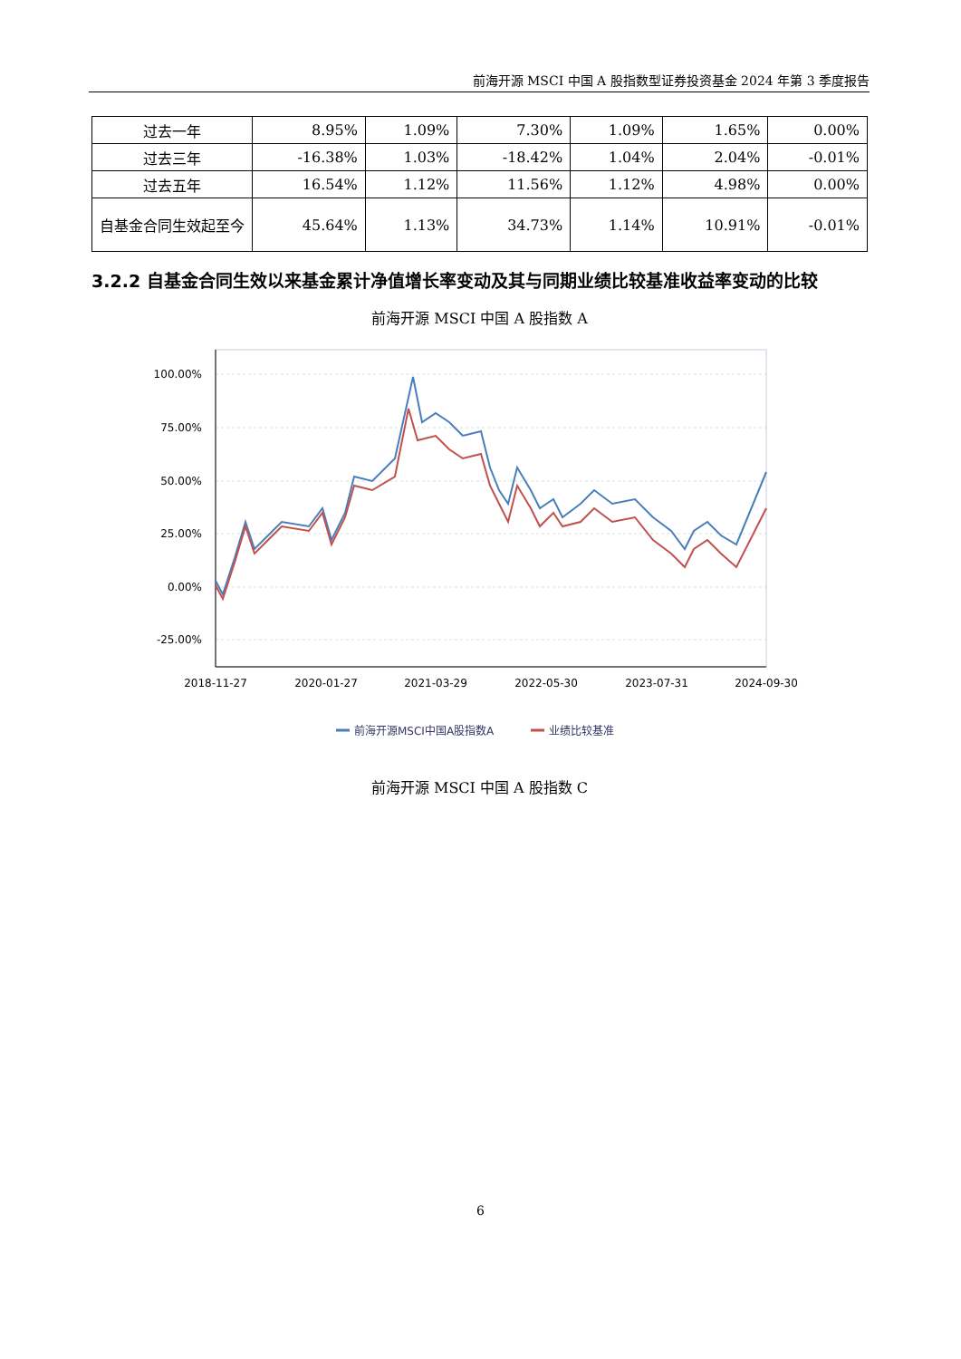前海开源 MSCI 中国 A 股指数型证券投资基金 2024 年第 3 季度报告
| 过去一年 | 8.95% | 1.09% | 7.30% | 1.09% | 1.65% | 0.00% |
| 过去三年 | -16.38% | 1.03% | -18.42% | 1.04% | 2.04% | -0.01% |
| 过去五年 | 16.54% | 1.12% | 11.56% | 1.12% | 4.98% | 0.00% |
| 自基金合同生效起至今 | 45.64% | 1.13% | 34.73% | 1.14% | 10.91% | -0.01% |
3.2.2 自基金合同生效以来基金累计净值增长率变动及其与同期业绩比较基准收益率变动的比较
前海开源 MSCI 中国 A 股指数 A
100.00%
75.00%
50.00%
25.00%
0.00%
-25.00%
2018-11-27
2020-01-27
2021-03-29
2022-05-30
2023-07-31
2024-09-30
前海开源MSCI中国A股指数A
业绩比较基准
前海开源 MSCI 中国 A 股指数 C
6